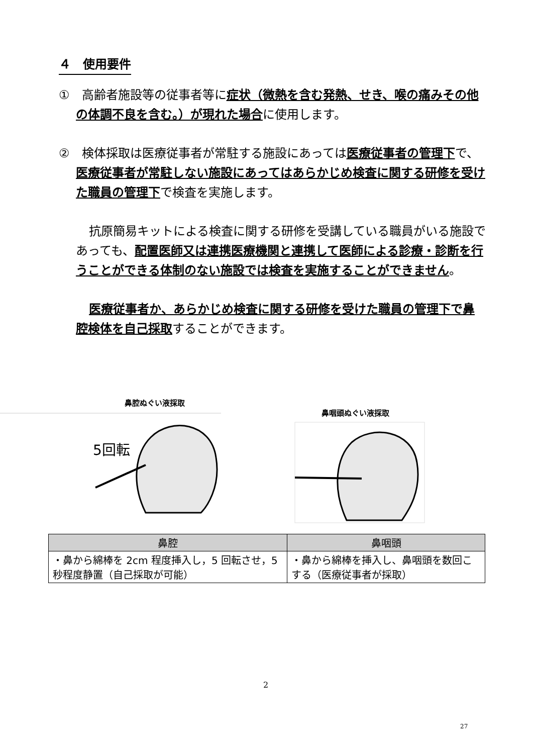４　使用要件
①　高齢者施設等の従事者等に症状（微熱を含む発熱、せき、喉の痛みその他の体調不良を含む。）が現れた場合に使用します。
②　検体採取は医療従事者が常駐する施設にあっては医療従事者の管理下で、医療従事者が常駐しない施設にあってはあらかじめ検査に関する研修を受けた職員の管理下で検査を実施します。
抗原簡易キットによる検査に関する研修を受講している職員がいる施設であっても、配置医師又は連携医療機関と連携して医師による診療・診断を行うことができる体制のない施設では検査を実施することができません。
医療従事者か、あらかじめ検査に関する研修を受けた職員の管理下で鼻腔検体を自己採取することができます。
鼻腔ぬぐい液採取
鼻咽頭ぬぐい液採取
5回転
| 鼻腔 | 鼻咽頭 |
| --- | --- |
| ・鼻から綿棒を 2cm 程度挿入し，5 回転させ，5 秒程度静置（自己採取が可能） | ・鼻から綿棒を挿入し、鼻咽頭を数回こする（医療従事者が採取） |
2
27